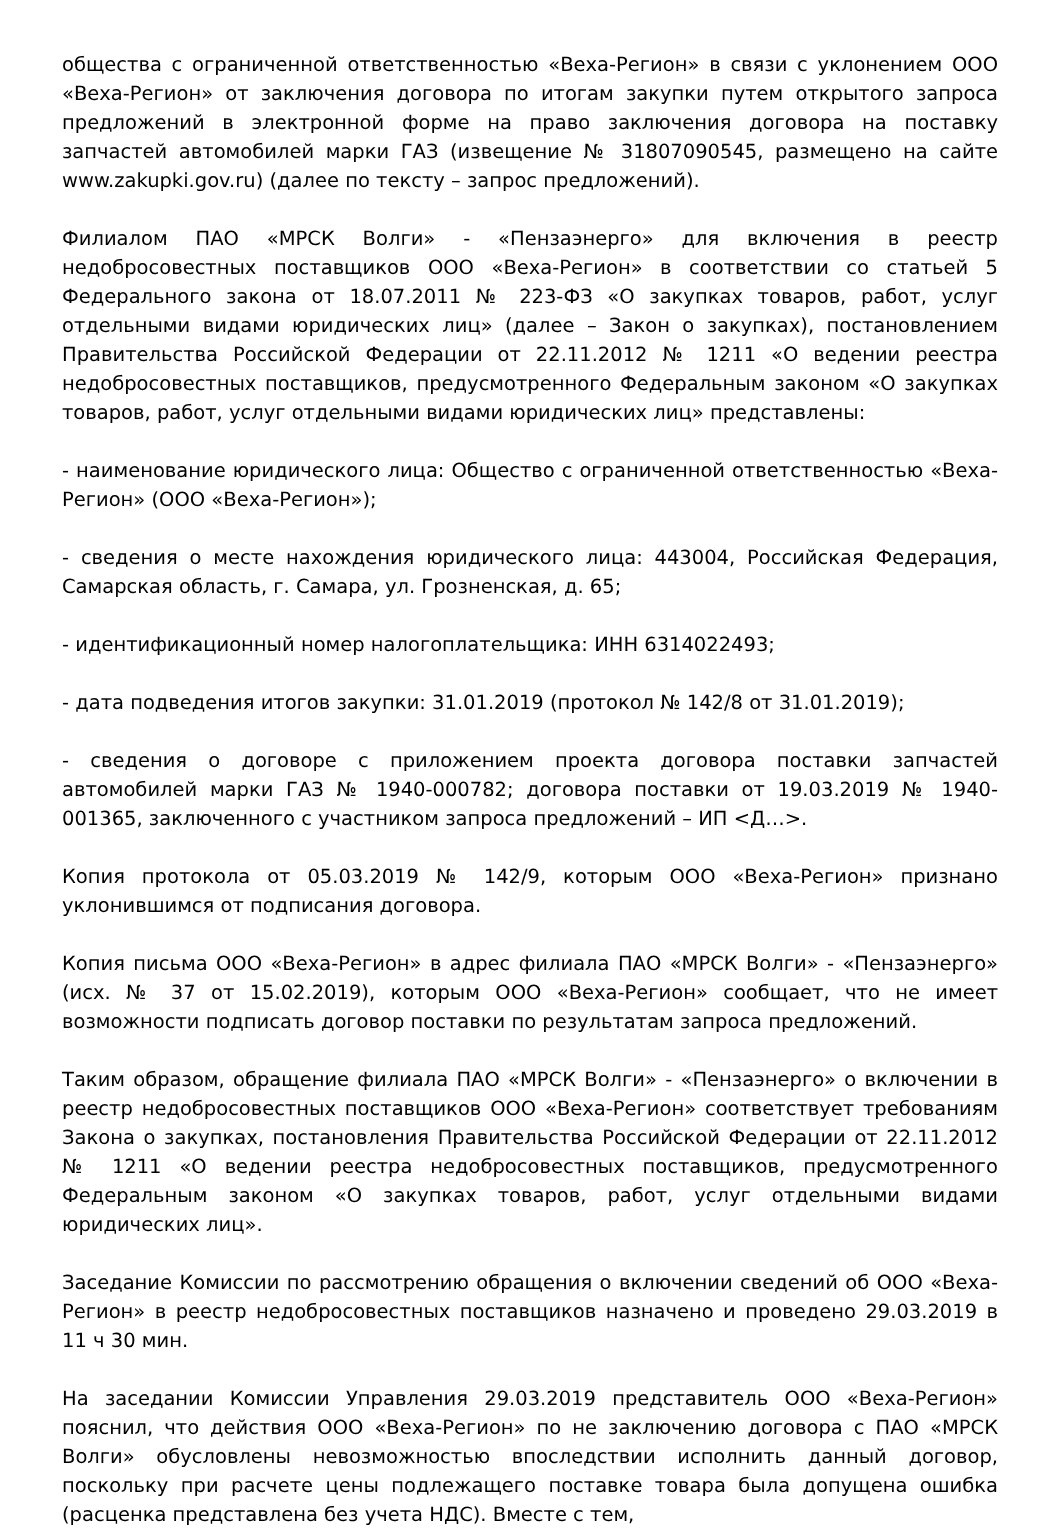общества с ограниченной ответственностью «Веха-Регион» в связи с уклонением ООО «Веха-Регион» от заключения договора по итогам закупки путем открытого запроса предложений в электронной форме на право заключения договора на поставку запчастей автомобилей марки ГАЗ (извещение № 31807090545, размещено на сайте www.zakupki.gov.ru) (далее по тексту – запрос предложений).
Филиалом ПАО «МРСК Волги» - «Пензаэнерго» для включения в реестр недобросовестных поставщиков ООО «Веха-Регион» в соответствии со статьей 5 Федерального закона от 18.07.2011 № 223-ФЗ «О закупках товаров, работ, услуг отдельными видами юридических лиц» (далее – Закон о закупках), постановлением Правительства Российской Федерации от 22.11.2012 № 1211 «О ведении реестра недобросовестных поставщиков, предусмотренного Федеральным законом «О закупках товаров, работ, услуг отдельными видами юридических лиц» представлены:
- наименование юридического лица: Общество с ограниченной ответственностью «Веха-Регион» (ООО «Веха-Регион»);
- сведения о месте нахождения юридического лица: 443004, Российская Федерация, Самарская область, г. Самара, ул. Грозненская, д. 65;
- идентификационный номер налогоплательщика: ИНН 6314022493;
- дата подведения итогов закупки: 31.01.2019 (протокол № 142/8 от 31.01.2019);
- сведения о договоре с приложением проекта договора поставки запчастей автомобилей марки ГАЗ № 1940-000782; договора поставки от 19.03.2019 № 1940-001365, заключенного с участником запроса предложений – ИП <Д…>.
Копия протокола от 05.03.2019 № 142/9, которым ООО «Веха-Регион» признано уклонившимся от подписания договора.
Копия письма ООО «Веха-Регион» в адрес филиала ПАО «МРСК Волги» - «Пензаэнерго» (исх. № 37 от 15.02.2019), которым ООО «Веха-Регион» сообщает, что не имеет возможности подписать договор поставки по результатам запроса предложений.
Таким образом, обращение филиала ПАО «МРСК Волги» - «Пензаэнерго» о включении в реестр недобросовестных поставщиков ООО «Веха-Регион» соответствует требованиям Закона о закупках, постановления Правительства Российской Федерации от 22.11.2012 № 1211 «О ведении реестра недобросовестных поставщиков, предусмотренного Федеральным законом «О закупках товаров, работ, услуг отдельными видами юридических лиц».
Заседание Комиссии по рассмотрению обращения о включении сведений об ООО «Веха-Регион» в реестр недобросовестных поставщиков назначено и проведено 29.03.2019 в 11 ч 30 мин.
На заседании Комиссии Управления 29.03.2019 представитель ООО «Веха-Регион» пояснил, что действия ООО «Веха-Регион» по не заключению договора с ПАО «МРСК Волги» обусловлены невозможностью впоследствии исполнить данный договор, поскольку при расчете цены подлежащего поставке товара была допущена ошибка (расценка представлена без учета НДС). Вместе с тем,